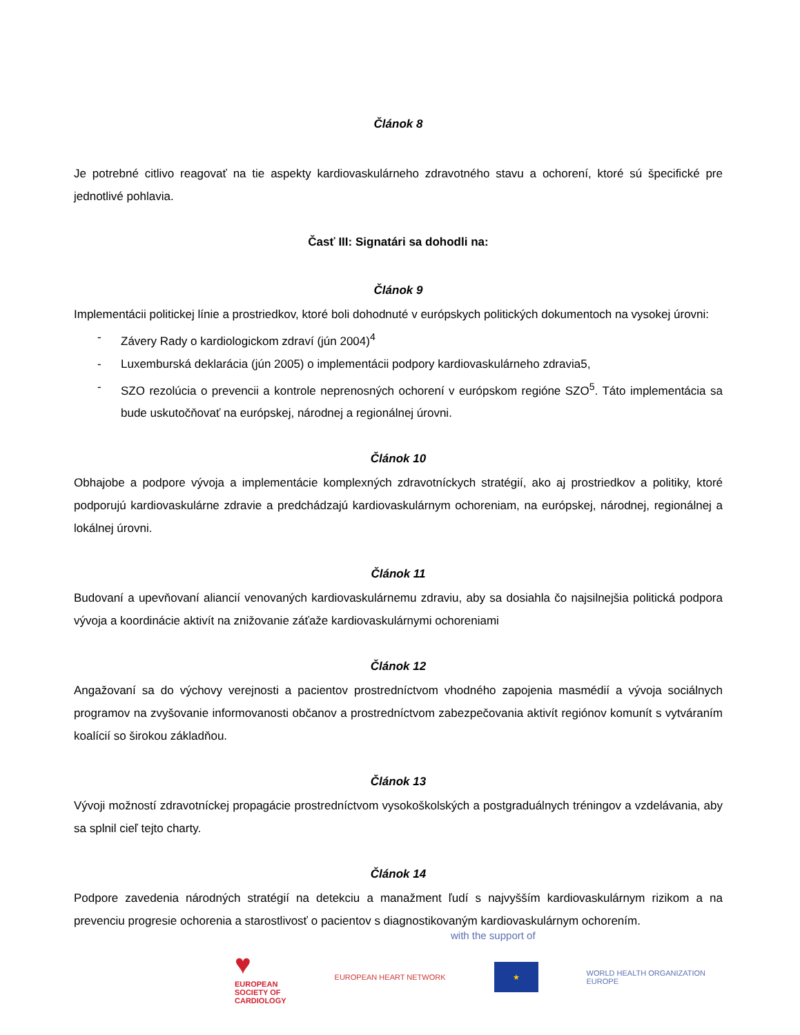Článok 8
Je potrebné citlivo reagovať na tie aspekty kardiovaskulárneho zdravotného stavu a ochorení, ktoré sú špecifické pre jednotlivé pohlavia.
Časť III: Signatári sa dohodli na:
Článok 9
Implementácii politickej línie a prostriedkov, ktoré boli dohodnuté v európskych politických dokumentoch na vysokej úrovni:
- Závery Rady o kardiologickom zdraví (jún 2004)<sup>4</sup>
- Luxemburská deklarácia (jún 2005) o implementácii podpory kardiovaskulárneho zdravia5,
- SZO rezolúcia o prevencii a kontrole neprenosných ochorení v európskom regióne SZO<sup>5</sup>. Táto implementácia sa bude uskutočňovať na európskej, národnej a regionálnej úrovni.
Článok 10
Obhajobe a podpore vývoja a implementácie komplexných zdravotníckych stratégií, ako aj prostriedkov a politiky, ktoré podporujú kardiovaskulárne zdravie a predchádzajú kardiovaskulárnym ochoreniam, na európskej, národnej, regionálnej a lokálnej úrovni.
Článok 11
Budovaní a upevňovaní aliancií venovaných kardiovaskulárnemu zdraviu, aby sa dosiahla čo najsilnejšia politická podpora vývoja a koordinácie aktivít na znižovanie záťaže kardiovaskulárnymi ochoreniami
Článok 12
Angažovaní sa do výchovy verejnosti a pacientov prostredníctvom vhodného zapojenia masmédií a vývoja sociálnych programov na zvyšovanie informovanosti občanov a prostredníctvom zabezpečovania aktivít regiónov komunít s vytváraním koalícií so širokou základňou.
Článok 13
Vývoji možností zdravotníckej propagácie prostredníctvom vysokoškolských a postgraduálnych tréningov a vzdelávania, aby sa splnil cieľ tejto charty.
Článok 14
Podpore zavedenia národných stratégií na detekciu a manažment ľudí s najvyšším kardiovaskulárnym rizikom a na prevenciu progresie ochorenia a starostlivosť o pacientov s diagnostikovaným kardiovaskulárnym ochorením.
with the support of
♥
EUROPEAN
SOCIETY OF
CARDIOLOGY
EUROPEAN HEART NETWORK
★
WORLD HEALTH ORGANIZATION
EUROPE